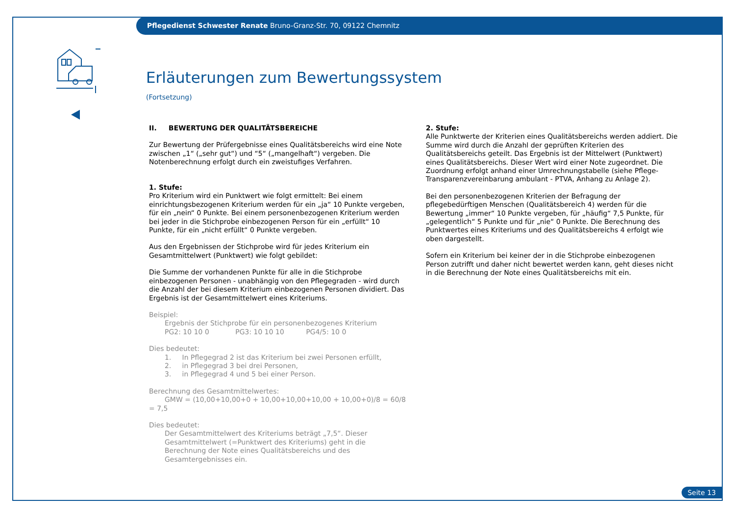Pflegedienst Schwester Renate Bruno-Granz-Str. 70, 09122 Chemnitz
Erläuterungen zum Bewertungssystem
(Fortsetzung)
II. BEWERTUNG DER QUALITÄTSBEREICHE
Zur Bewertung der Prüfergebnisse eines Qualitätsbereichs wird eine Note zwischen „1“ („sehr gut“) und “5“ („mangelhaft“) vergeben. Die Notenberechnung erfolgt durch ein zweistufiges Verfahren.
1. Stufe:
Pro Kriterium wird ein Punktwert wie folgt ermittelt: Bei einem einrichtungsbezogenen Kriterium werden für ein „ja“ 10 Punkte vergeben, für ein „nein“ 0 Punkte. Bei einem personenbezogenen Kriterium werden bei jeder in die Stichprobe einbezogenen Person für ein „erfüllt“ 10 Punkte, für ein „nicht erfüllt“ 0 Punkte vergeben.
Aus den Ergebnissen der Stichprobe wird für jedes Kriterium ein Gesamtmittelwert (Punktwert) wie folgt gebildet:
Die Summe der vorhandenen Punkte für alle in die Stichprobe einbezogenen Personen - unabhängig von den Pflegegraden - wird durch die Anzahl der bei diesem Kriterium einbezogenen Personen dividiert. Das Ergebnis ist der Gesamtmittelwert eines Kriteriums.
Beispiel:
Ergebnis der Stichprobe für ein personenbezogenes Kriterium
PG2: 10 10 0 PG3: 10 10 10 PG4/5: 10 0
Dies bedeutet:
1. In Pflegegrad 2 ist das Kriterium bei zwei Personen erfüllt,
2. in Pflegegrad 3 bei drei Personen,
3. in Pflegegrad 4 und 5 bei einer Person.
Berechnung des Gesamtmittelwertes:
GMW = (10,00+10,00+0 + 10,00+10,00+10,00 + 10,00+0)/8 = 60/8 = 7,5
Dies bedeutet:
Der Gesamtmittelwert des Kriteriums beträgt „7,5“. Dieser Gesamtmittelwert (=Punktwert des Kriteriums) geht in die Berechnung der Note eines Qualitätsbereichs und des Gesamtergebnisses ein.
2. Stufe:
Alle Punktwerte der Kriterien eines Qualitätsbereichs werden addiert. Die Summe wird durch die Anzahl der geprüften Kriterien des Qualitätsbereichs geteilt. Das Ergebnis ist der Mittelwert (Punktwert) eines Qualitätsbereichs. Dieser Wert wird einer Note zugeordnet. Die Zuordnung erfolgt anhand einer Umrechnungstabelle (siehe Pflege-Transparenzvereinbarung ambulant - PTVA, Anhang zu Anlage 2).
Bei den personenbezogenen Kriterien der Befragung der pflegebedürftigen Menschen (Qualitätsbereich 4) werden für die Bewertung „immer“ 10 Punkte vergeben, für „häufig“ 7,5 Punkte, für „gelegentlich“ 5 Punkte und für „nie“ 0 Punkte. Die Berechnung des Punktwertes eines Kriteriums und des Qualitätsbereichs 4 erfolgt wie oben dargestellt.
Sofern ein Kriterium bei keiner der in die Stichprobe einbezogenen Person zutrifft und daher nicht bewertet werden kann, geht dieses nicht in die Berechnung der Note eines Qualitätsbereichs mit ein.
Seite 13